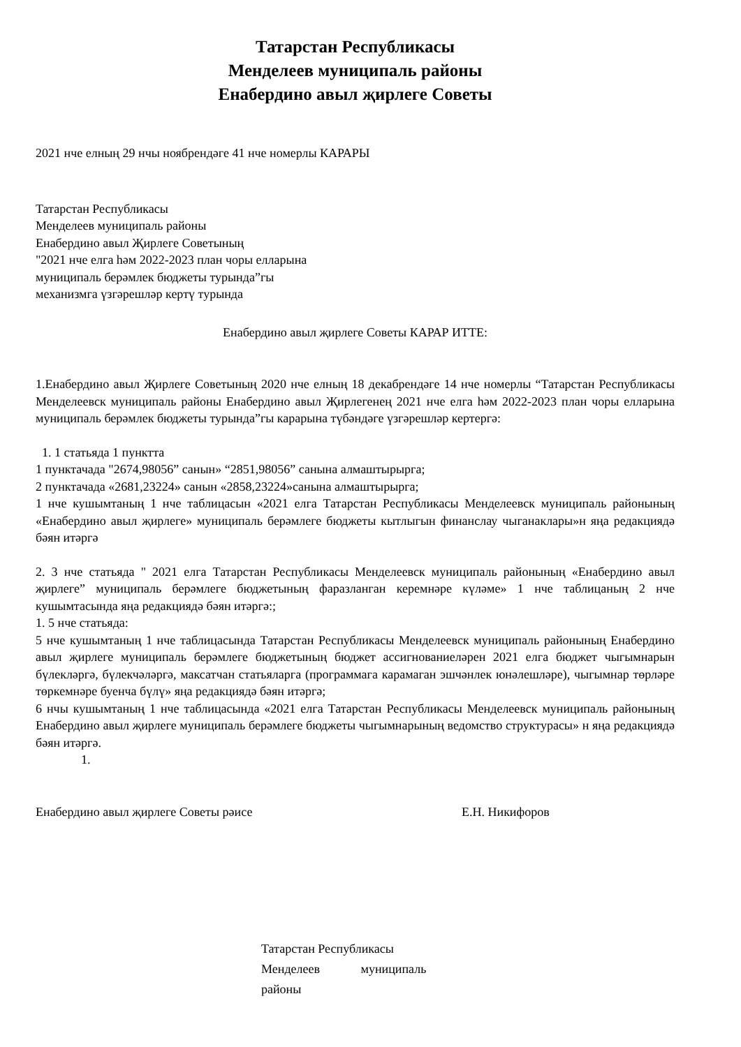Татарстан Республикасы
Менделеев муниципаль районы
Енабердино авыл җирлеге Советы
2021 нче елның 29 нчы ноябрендәге 41 нче номерлы КАРАРЫ
Татарстан Республикасы
Менделеев муниципаль районы
Енабердино авыл Җирлеге Советының
"2021 нче елга һәм 2022-2023 план чоры елларына
муниципаль берәмлек бюджеты турында”гы
механизмга үзгәрешләр кертү турында
Енабердино авыл җирлеге Советы КАРАР ИТТЕ:
1.Енабердино авыл Җирлеге Советының 2020 нче елның 18 декабрендәге 14 нче номерлы “Татарстан Республикасы Менделеевск муниципаль районы Енабердино авыл Җирлегенең 2021 нче елга һәм 2022-2023 план чоры елларына муниципаль берәмлек бюджеты турында”гы карарына түбәндәге үзгәрешләр кертергә:
1. 1 статьяда 1 пунктта
1 пунктачада "2674,98056” санын» “2851,98056” санына алмаштырырга;
2 пунктачада «2681,23224» санын «2858,23224»санына алмаштырырга;
1 нче кушымтаның 1 нче таблицасын «2021 елга Татарстан Республикасы Менделеевск муниципаль районының «Енабердино авыл җирлеге» муниципаль берәмлеге бюджеты кытлыгын финанслау чыганаклары»н яңа редакциядә бәян итәргә
2. 3 нче статьяда " 2021 елга Татарстан Республикасы Менделеевск муниципаль районының «Енабердино авыл җирлеге” муниципаль берәмлеге бюджетының фаразланган керемнәре күләме» 1 нче таблицаның 2 нче кушымтасында яңа редакциядә бәян итәргә:;
1. 5 нче статьяда:
5 нче кушымтаның 1 нче таблицасында Татарстан Республикасы Менделеевск муниципаль районының Енабердино авыл җирлеге муниципаль берәмлеге бюджетының бюджет ассигнованиеләрен 2021 елга бюджет чыгымнарын бүлекләргә, бүлекчәләргә, максатчан статьяларга (программага карамаган эшчәнлек юнәлешләре), чыгымнар төрләре төркемнәре буенча бүлү» яңа редакциядә бәян итәргә;
6 нчы кушымтаның 1 нче таблицасында «2021 елга Татарстан Республикасы Менделеевск муниципаль районының Енабердино авыл җирлеге муниципаль берәмлеге бюджеты чыгымнарының ведомство структурасы» н яңа редакциядә бәян итәргә.
1.
Енабердино авыл җирлеге Советы рәисе Е.Н. Никифоров
Татарстан Республикасы
Менделеев муниципаль
районы